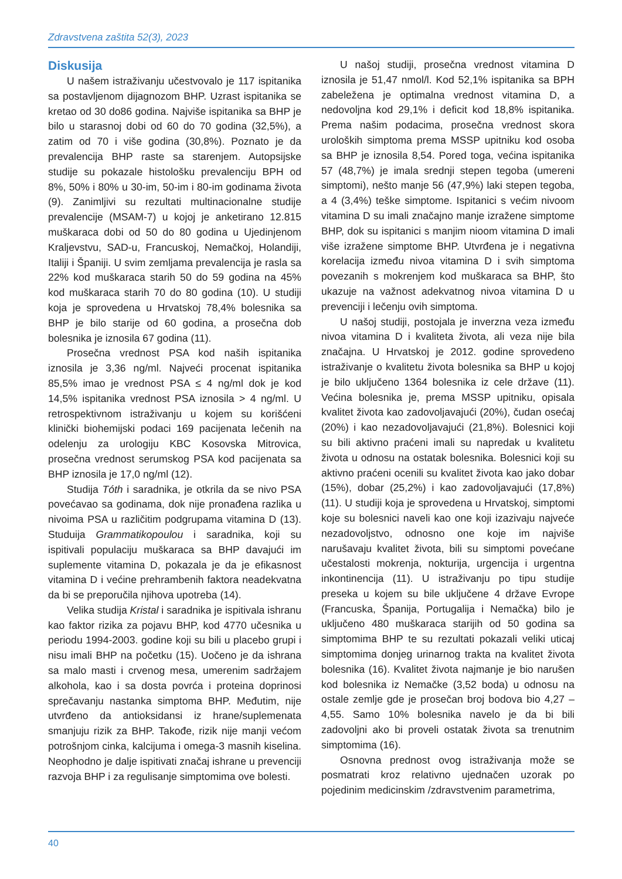Zdravstvena zaštita 52(3), 2023
Diskusija
U našem istraživanju učestvovalo je 117 ispitanika sa postavljenom dijagnozom BHP. Uzrast ispitanika se kretao od 30 do86 godina. Najviše ispitanika sa BHP je bilo u starasnoj dobi od 60 do 70 godina (32,5%), a zatim od 70 i više godina (30,8%). Poznato je da prevalencija BHP raste sa starenjem. Autopsijske studije su pokazale histološku prevalenciju BPH od 8%, 50% i 80% u 30-im, 50-im i 80-im godinama života (9). Zanimljivi su rezultati multinacionalne studije prevalencije (MSAM-7) u kojoj je anketirano 12.815 muškaraca dobi od 50 do 80 godina u Ujedinjenom Kraljevstvu, SAD-u, Francuskoj, Nemačkoj, Holandiji, Italiji i Španiji. U svim zemljama prevalencija je rasla sa 22% kod muškaraca starih 50 do 59 godina na 45% kod muškaraca starih 70 do 80 godina (10). U studiji koja je sprovedena u Hrvatskoj 78,4% bolesnika sa BHP je bilo starije od 60 godina, a prosečna dob bolesnika je iznosila 67 godina (11).
Prosečna vrednost PSA kod naših ispitanika iznosila je 3,36 ng/ml. Najveći procenat ispitanika 85,5% imao je vrednost PSA ≤ 4 ng/ml dok je kod 14,5% ispitanika vrednost PSA iznosila > 4 ng/ml. U retrospektivnom istraživanju u kojem su korišćeni klinički biohemijski podaci 169 pacijenata lečenih na odelenju za urologiju KBC Kosovska Mitrovica, prosečna vrednost serumskog PSA kod pacijenata sa BHP iznosila je 17,0 ng/ml (12).
Studija Tóth i saradnika, je otkrila da se nivo PSA povećavao sa godinama, dok nije pronađena razlika u nivoima PSA u različitim podgrupama vitamina D (13). Studuija Grammatikopoulou i saradnika, koji su ispitivali populaciju muškaraca sa BHP davajući im suplemente vitamina D, pokazala je da je efikasnost vitamina D i većine prehrambenih faktora neadekvatna da bi se preporučila njihova upotreba (14).
Velika studija Kristal i saradnika je ispitivala ishranu kao faktor rizika za pojavu BHP, kod 4770 učesnika u periodu 1994-2003. godine koji su bili u placebo grupi i nisu imali BHP na početku (15). Uočeno je da ishrana sa malo masti i crvenog mesa, umerenim sadržajem alkohola, kao i sa dosta povrća i proteina doprinosi sprečavanju nastanka simptoma BHP. Međutim, nije utvrđeno da antioksidansi iz hrane/suplemenata smanjuju rizik za BHP. Takođe, rizik nije manji većom potrošnjom cinka, kalcijuma i omega-3 masnih kiselina. Neophodno je dalje ispitivati značaj ishrane u prevenciji razvoja BHP i za regulisanje simptomima ove bolesti.
U našoj studiji, prosečna vrednost vitamina D iznosila je 51,47 nmol/l. Kod 52,1% ispitanika sa BPH zabeležena je optimalna vrednost vitamina D, a nedovoljna kod 29,1% i deficit kod 18,8% ispitanika. Prema našim podacima, prosečna vrednost skora uroloških simptoma prema MSSP upitniku kod osoba sa BHP je iznosila 8,54. Pored toga, većina ispitanika 57 (48,7%) je imala srednji stepen tegoba (umereni simptomi), nešto manje 56 (47,9%) laki stepen tegoba, a 4 (3,4%) teške simptome. Ispitanici s većim nivoom vitamina D su imali značajno manje izražene simptome BHP, dok su ispitanici s manjim nioom vitamina D imali više izražene simptome BHP. Utvrđena je i negativna korelacija između nivoa vitamina D i svih simptoma povezanih s mokrenjem kod muškaraca sa BHP, što ukazuje na važnost adekvatnog nivoa vitamina D u prevenciji i lečenju ovih simptoma.
U našoj studiji, postojala je inverzna veza između nivoa vitamina D i kvaliteta života, ali veza nije bila značajna. U Hrvatskoj je 2012. godine sprovedeno istraživanje o kvalitetu života bolesnika sa BHP u kojoj je bilo uključeno 1364 bolesnika iz cele države (11). Većina bolesnika je, prema MSSP upitniku, opisala kvalitet života kao zadovoljavajući (20%), čudan osećaj (20%) i kao nezadovoljavajući (21,8%). Bolesnici koji su bili aktivno praćeni imali su napredak u kvalitetu života u odnosu na ostatak bolesnika. Bolesnici koji su aktivno praćeni ocenili su kvalitet života kao jako dobar (15%), dobar (25,2%) i kao zadovoljavajući (17,8%) (11). U studiji koja je sprovedena u Hrvatskoj, simptomi koje su bolesnici naveli kao one koji izazivaju najveće nezadovoljstvo, odnosno one koje im najviše narušavaju kvalitet života, bili su simptomi povećane učestalosti mokrenja, nokturija, urgencija i urgentna inkontinencija (11). U istraživanju po tipu studije preseka u kojem su bile uključene 4 države Evrope (Francuska, Španija, Portugalija i Nemačka) bilo je uključeno 480 muškaraca starijih od 50 godina sa simptomima BHP te su rezultati pokazali veliki uticaj simptomima donjeg urinarnog trakta na kvalitet života bolesnika (16). Kvalitet života najmanje je bio narušen kod bolesnika iz Nemačke (3,52 boda) u odnosu na ostale zemlje gde je prosečan broj bodova bio 4,27 – 4,55. Samo 10% bolesnika navelo je da bi bili zadovoljni ako bi proveli ostatak života sa trenutnim simptomima (16).
Osnovna prednost ovog istraživanja može se posmatrati kroz relativno ujednačen uzorak po pojedinim medicinskim /zdravstvenim parametrima,
40